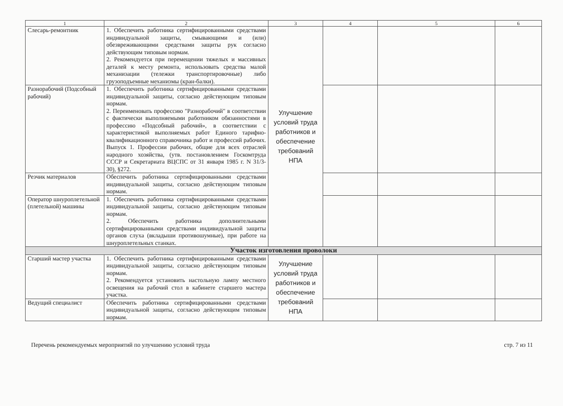| 1 | 2 | 3 | 4 | 5 | 6 |
| --- | --- | --- | --- | --- | --- |
| Слесарь-ремонтник | 1. Обеспечить работника сертифицированными средствами индивидуальной защиты, смывающими и (или) обезвреживающими средствами защиты рук согласно действующим типовым нормам. 2. Рекомендуется при перемещении тяжелых и массивных деталей к месту ремонта, использовать средства малой механизации (тележки транспортировочные) либо грузоподъемные механизмы (кран-балки). | Улучшение условий труда работников и обеспечение требований НПА | | | |
| Разнорабочий (Подсобный рабочий) | 1. Обеспечить работника сертифицированными средствами индивидуальной защиты, согласно действующим типовым нормам. 2. Переименовать профессию "Разнорабочий" в соответствии с фактически выполняемыми работником обязанностями в профессию «Подсобный рабочий», в соответствии с характеристикой выполняемых работ Единого тарифно-квалификационного справочника работ и профессий рабочих. Выпуск 1. Профессии рабочих, общие для всех отраслей народного хозяйства, (утв. постановлением Госкомтруда СССР и Секретариата ВЦСПС от 31 января 1985 г. N 31/3-30), §272. | | | | |
| Резчик материалов | Обеспечить работника сертифицированными средствами индивидуальной защиты, согласно действующим типовым нормам. | | | | |
| Оператор шнуроплетельной (плетельной) машины | 1. Обеспечить работника сертифицированными средствами индивидуальной защиты, согласно действующим типовым нормам. 2. Обеспечить работника дополнительными сертифицированными средствами индивидуальной защиты органов слуха (вкладыши противошумные), при работе на шнуроплетельных станках. | | | | |
| Участок изготовления проволоки | | | | | |
| Старший мастер участка | 1. Обеспечить работника сертифицированными средствами индивидуальной защиты, согласно действующим типовым нормам. 2. Рекомендуется установить настольную лампу местного освещения на рабочий стол в кабинете старшего мастера участка. | Улучшение условий труда работников и обеспечение требований НПА | | | |
| Ведущий специалист | Обеспечить работника сертифицированными средствами индивидуальной защиты, согласно действующим типовым нормам. | | | | |
Перечень рекомендуемых мероприятий по улучшению условий труда стр. 7 из 11